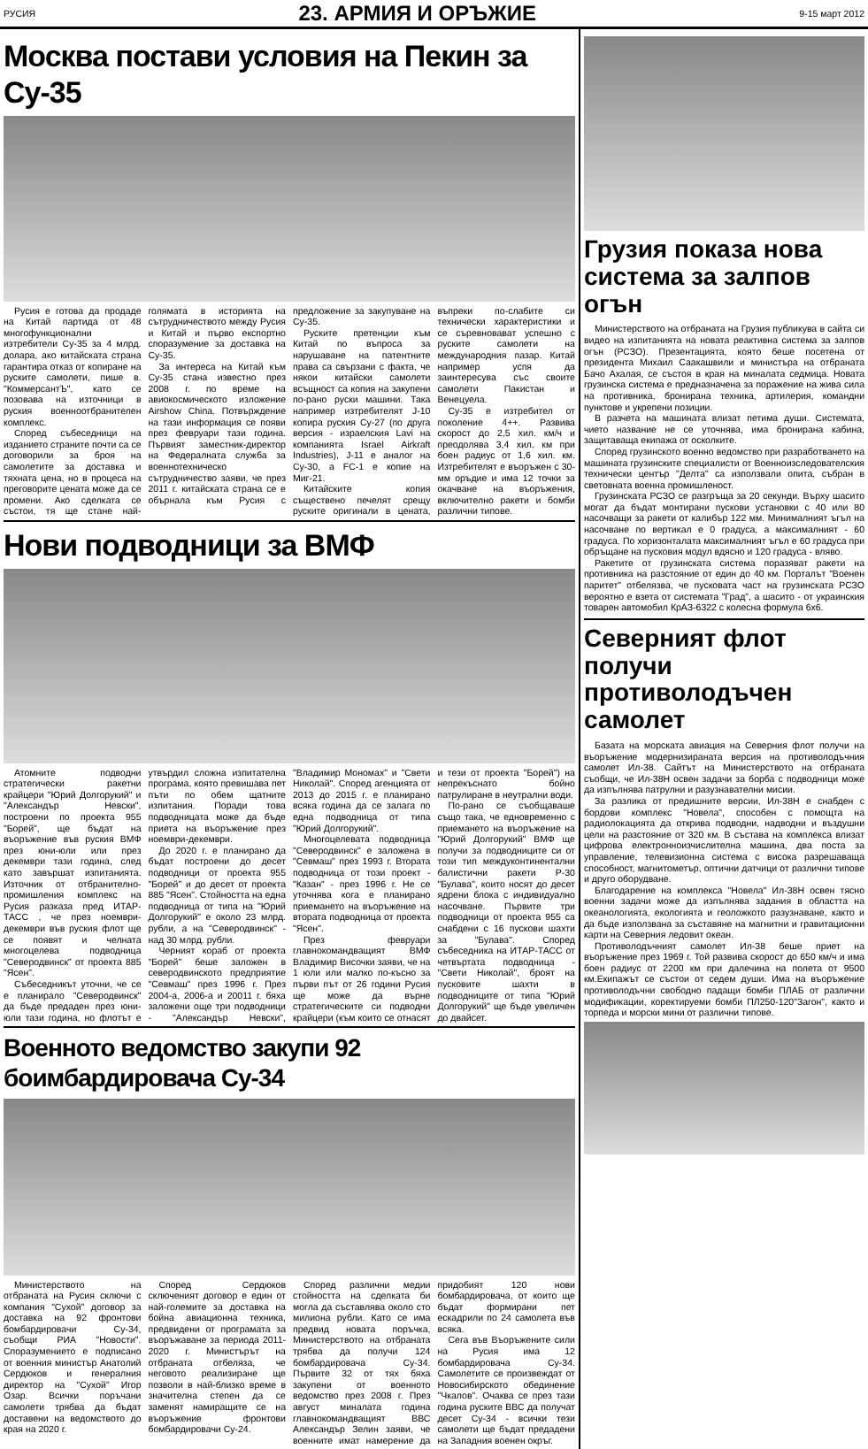РУСИЯ 23. АРМИЯ И ОРЪЖИЕ 9-15 март 2012
Москва постави условия на Пекин за Су-35
Русия е готова да продаде на Китай партида от 48 многофункционални изтребители Су-35 за 4 млрд. долара, ако китайската страна гарантира отказ от копиране на руските самолети, пише в. "КоммерсантЪ", като се позовава на източници в руския военноотбранителен комплекс.
Според събеседници на изданието страните почти са се договорили за броя на самолетите за доставка и тяхната цена, но в процеса на преговорите цената може да се промени. Ако сделката се състои, тя ще стане най-голямата в историята на сътрудничеството между Русия и Китай и първо експортно споразумение за доставка на Су-35.
За интереса на Китай към Су-35 стана известно през 2008 г. по време на авиокосмическото изложение Airshow China. Потвърждение на тази информация се появи през февруари тази година. Първият заместник-директор на Федералната служба за военнотехническо сътрудничество заяви, че през 2011 г. китайската страна се е обърнала към Русия с предложение за закупуване на Су-35.
Руските претенции към Китай по въпроса за нарушаване на патентните права са свързани с факта, че някои китайски самолети всъщност са копия на закупени по-рано руски машини. Така например изтребителят J-10 копира руския Су-27 (по друга версия - израелския Lavi на компанията Israel Airkraft Industries), J-11 е аналог на Су-30, а FC-1 е копие на Миг-21.
Китайските копия съществено печелят срещу руските оригинали в цената, въпреки по-слабите си технически характеристики и се съревновават успешно с руските самолети на международния пазар. Китай например успя да заинтересува със своите самолети Пакистан и Венецуела.
Су-35 е изтребител от поколение 4++. Развива скорост до 2,5 хил. км/ч и преодолява 3,4 хил. км при боен радиус от 1,6 хил. км. Изтребителят е въоръжен с 30-мм оръдие и има 12 точки за окачване на въоръжения, включително ракети и бомби различни типове.
Нови подводници за ВМФ
Атомните подводни стратегически ракетни крайцери "Юрий Долгорукий" и "Александър Невски", построени по проекта 955 "Борей", ще бъдат на въоръжение във руския ВМФ през юни-юли или през декември тази година, след като завършат изпитанията. Източник от отбранително-промишления комплекс на Русия разказа пред ИТАР-ТАСС , че през ноември-декември във руския флот ще се появят и челната многоцелева подводница "Северодвинск" от проекта 885 "Ясен".
Събеседникът уточни, че се е планирало "Северодвинск" да бъде предаден през юни-юли тази година, но флотът е утвърдил сложна изпитателна програма, която превишава пет пъти по обем щатните изпитания. Поради това подводницата може да бъде приета на въоръжение през ноември-декември.
До 2020 г. е планирано да бъдат построени до десет подводници от проекта 955 "Борей" и до десет от проекта 885 "Ясен". Стойността на една подводница от типа на "Юрий Долгорукий" е около 23 млрд. рубли, а на "Северодвинск" - над 30 млрд. рубли.
Черният кораб от проекта "Борей" беше заложен в северодвинското предприятие "Севмаш" през 1996 г. През 2004-а, 2006-а и 20011 г. бяха заложени още три подводници - "Александър Невски", "Владимир Мономах" и "Свети Николай". Според агенцията от 2013 до 2015 г. е планирано всяка година да се залага по една подводница от типа "Юрий Долгорукий".
Многоцелевата подводница "Северодвинск" е заложена в "Севмаш" през 1993 г. Втората подводница от този проект - "Казан" - през 1996 г. Не се уточнява кога е планирано приемането на въоръжение на втората подводница от проекта "Ясен".
През февруари главнокомандващият ВМФ Владимир Височки заяви, че на 1 юли или малко по-късно за първи път от 26 години Русия ще може да върне стратегическите си подводни крайцери (към които се отнасят и тези от проекта "Борей") на непрекъснато бойно патрулиране в неутрални води.
По-рано се съобщаваше също така, че едновременно с приемането на въоръжение на "Юрий Долгорукий" ВМФ ще получи за подводниците си от този тип междуконтинентални балистични ракети Р-30 "Булава", които носят до десет ядрени блока с индивидуално насочване. Първите три подводници от проекта 955 са снабдени с 16 пускови шахти за "Булава". Според събеседника на ИТАР-ТАСС от четвъртата подводница - "Свети Николай", броят на пусковите шахти в подводниците от типа "Юрий Долгорукий" ще бъде увеличен до двайсет.
Военното ведомство закупи 92 боимбардировача Су-34
Министерството на отбраната на Русия сключи с компания "Сухой" договор за доставка на 92 фронтови бомбардировачи Су-34, съобщи РИА "Новости". Споразумението е подписано от военния министър Анатолий Сердюков и генералния директор на "Сухой" Игор Озар. Всички поръчани самолети трябва да бъдат доставени на ведомството до края на 2020 г.
Според Сердюков сключеният договор е един от най-големите за доставка на бойна авиационна техника, предвидени от програмата за въоръжаване за периода 2011-2020 г. Министърът на отбраната отбеляза, че неговото реализиране ще позволи в най-близко време в значителна степен да се заменят намиращите се на въоръжение фронтови бомбардировачи Су-24.
Според различни медии стойността на сделката би могла да съставлява около сто милиона рубли. Като се има предвид новата поръчка, Министерството на отбраната трябва да получи 124 бомбардировача Су-34. Първите 32 от тях бяха закупени от военното ведомство през 2008 г. През август миналата година главнокомандващият ВВС Александър Зелин заяви, че военните имат намерение да придобият 120 нови бомбардировача, от които ще бъдат формирани пет ескадрили по 24 самолета във всяка.
Сега във Въоръжените сили на Русия има 12 бомбардировача Су-34. Самолетите се произвеждат от Новосибирското обединение "Чкалов". Очаква се през тази година руските ВВС да получат десет Су-34 - всички тези самолети ще бъдат предадени на Западния военен окръг.
Грузия показа нова система за залпов огън
Министерството на отбраната на Грузия публикува в сайта си видео на изпитанията на новата реактивна система за залпов огън (РСЗО). Презентацията, която беше посетена от президента Михаил Саакашвили и министъра на отбраната Бачо Ахалая, се състоя в края на миналата седмица. Новата грузинска система е предназначена за поражение на жива сила на противника, бронирана техника, артилерия, командни пунктове и укрепени позиции.
В разчета на машината влизат петима души. Системата, чието название не се уточнява, има бронирана кабина, защитаваща екипажа от осколките.
Според грузинското военно ведомство при разработването на машината грузинските специалисти от Военноизследователския технически център "Делта" са използвали опита, събран в световната военна промишленост.
Грузинската РСЗО се разгръща за 20 секунди. Върху шасито могат да бъдат монтирани пускови установки с 40 или 80 насочващи за ракети от калибър 122 мм. Минималният ъгъл на насочване по вертикал е 0 градуса, а максималният - 60 градуса. По хоризонталата максималният ъгъл е 60 градуса при обръщане на пусковия модул вдясно и 120 градуса - вляво.
Ракетите от грузинската система поразяват ракети на противника на разстояние от един до 40 км. Порталът "Военен паритет" отбелязва, че пусковата част на грузинската РСЗО вероятно е взета от системата "Град", а шасито - от украинския товарен автомобил КрАЗ-6322 с колесна формула 6х6.
Северният флот получи противолодъчен самолет
Базата на морската авиация на Северния флот получи на въоръжение модернизираната версия на противолодъчния самолет Ил-38. Сайтът на Министерството на отбраната съобщи, че Ил-38Н освен задачи за борба с подводници може да изпълнява патрулни и разузнавателни мисии.
За разлика от предишните версии, Ил-38Н е снабден с бордови комплекс "Новела", способен с помощта на радиолокацията да открива подводни, надводни и въздушни цели на разстояние от 320 км. В състава на комплекса влизат цифрова електронноизчислителна машина, два поста за управление, телевизионна система с висока разрешаваща способност, магнитометър, оптични датчици от различни типове и друго оборудване.
Благодарение на комплекса "Новела" Ил-38Н освен тясно военни задачи може да изпълнява задания в областта на океанологията, екологията и геоложкото разузнаване, както и да бъде използвана за съставяне на магнитни и гравитационни карти на Северния ледовит океан.
Противолодъчният самолет Ил-38 беше приет на въоръжение през 1969 г. Той развива скорост до 650 км/ч и има боен радиус от 2200 км при далечина на полета от 9500 км.Екипажът се състои от седем души. Има на въоръжение противолодъчни свободно падащи бомби ПЛАБ от различни модификации, коректируеми бомби ПЛ250-120"Загон", както и торпеда и морски мини от различни типове.